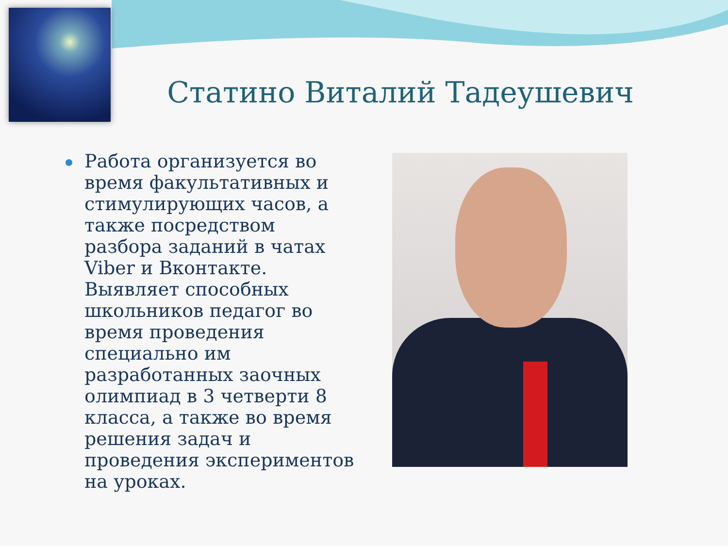Статино Виталий Тадеушевич
Работа организуется во время факультативных и стимулирующих часов, а также посредством разбора заданий в чатах Viber и Вконтакте. Выявляет способных школьников педагог во время проведения специально им разработанных заочных олимпиад в 3 четверти 8 класса, а также во время решения задач и проведения экспериментов на уроках.